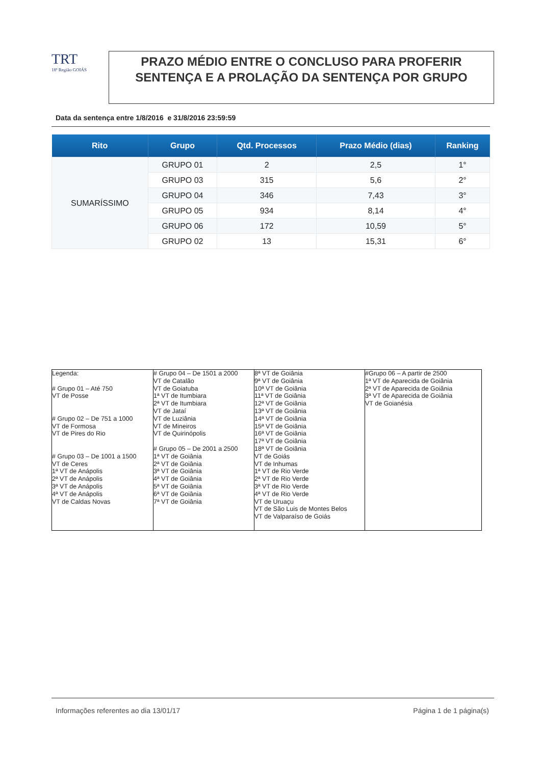TRT
18ª Região GOIÁS
PRAZO MÉDIO ENTRE O CONCLUSO PARA PROFERIR SENTENÇA E A PROLAÇÃO DA SENTENÇA POR GRUPO
Data da sentença entre 1/8/2016 e 31/8/2016 23:59:59
| Rito | Grupo | Qtd. Processos | Prazo Médio (dias) | Ranking |
| --- | --- | --- | --- | --- |
| SUMARÍSSIMO | GRUPO 01 | 2 | 2,5 | 1° |
| | GRUPO 03 | 315 | 5,6 | 2° |
| | GRUPO 04 | 346 | 7,43 | 3° |
| | GRUPO 05 | 934 | 8,14 | 4° |
| | GRUPO 06 | 172 | 10,59 | 5° |
| | GRUPO 02 | 13 | 15,31 | 6° |
| Legenda: # Grupo 01 – Até 750 VT de Posse # Grupo 02 – De 751 a 1000 VT de Formosa VT de Pires do Rio # Grupo 03 – De 1001 a 1500 VT de Ceres 1ª VT de Anápolis 2ª VT de Anápolis 3ª VT de Anápolis 4ª VT de Anápolis VT de Caldas Novas | # Grupo 04 – De 1501 a 2000 VT de Catalão VT de Goiatuba 1ª VT de Itumbiara 2ª VT de Itumbiara VT de Jataí VT de Luziânia VT de Mineiros VT de Quirinópolis # Grupo 05 – De 2001 a 2500 1ª VT de Goiânia 2ª VT de Goiânia 3ª VT de Goiânia 4ª VT de Goiânia 5ª VT de Goiânia 6ª VT de Goiânia 7ª VT de Goiânia | 8ª VT de Goiânia 9ª VT de Goiânia 10ª VT de Goiânia 11ª VT de Goiânia 12ª VT de Goiânia 13ª VT de Goiânia 14ª VT de Goiânia 15ª VT de Goiânia 16ª VT de Goiânia 17ª VT de Goiânia 18ª VT de Goiânia VT de Goiás VT de Inhumas 1ª VT de Rio Verde 2ª VT de Rio Verde 3ª VT de Rio Verde 4ª VT de Rio Verde VT de Uruaçu VT de São Luis de Montes Belos VT de Valparaíso de Goiás | #Grupo 06 – A partir de 2500 1ª VT de Aparecida de Goiânia 2ª VT de Aparecida de Goiânia 3ª VT de Aparecida de Goiânia VT de Goianésia |
Informações referentes ao dia 13/01/17 Página 1 de 1 página(s)